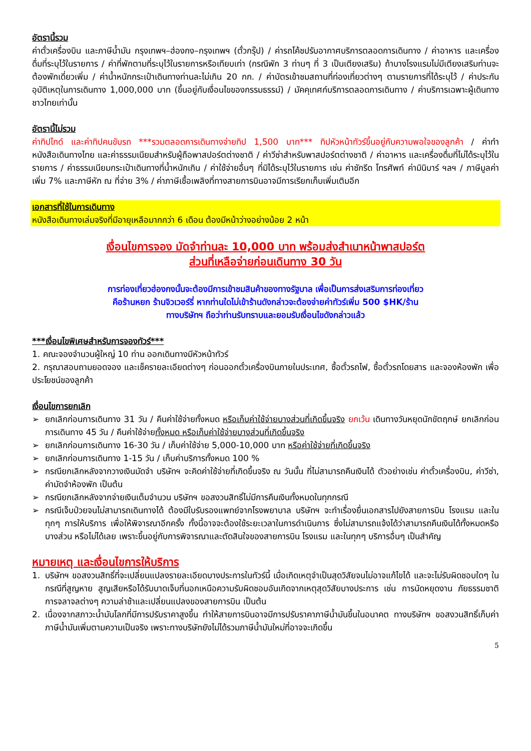อัตรานี้รวม
ค่าตั๋วเครื่องบิน และภาษีน้ำมัน กรุงเทพฯ–ฮ่องกง–กรุงเทพฯ (ตั๋วกรุ๊ป) / ค่ารถโค้ชปรับอากาศบริการตลอดการเดินทาง / ค่าอาหาร และเครื่องดื่มที่ระบุไว้ในรายการ / ค่าที่พักตามที่ระบุไว้ในรายการหรือเทียบเท่า (กรณีพัก 3 ท่านๆ ที่ 3 เป็นเตียงเสริม) ถ้าบางโรงแรมไม่มีเตียงเสริมท่านจะต้องพักเดี่ยวเพิ่ม / ค่าน้ำหนักกระเป๋าเดินทางท่านละไม่เกิน 20 กก. / ค่าบัตรเข้าชมสถานที่ท่องเที่ยวต่างๆ ตามรายการที่ได้ระบุไว้ / ค่าประกันอุบัติเหตุในการเดินทาง 1,000,000 บาท (ขึ้นอยู่กับเงื่อนไขของกรรมธรรม์) / มัคคุเทศก์บริการตลอดการเดินทาง / ค่าบริการเฉพาะผู้เดินทางชาวไทยเท่านั้น
อัตรานี้ไม่รวม
ค่าทิปไกด์ และค่าทิปคนขับรถ ***รวมตลอดการเดินทางจ่ายทิป 1,500 บาท*** ทิปหัวหน้าทัวร์ขึ้นอยู่กับความพอใจของลูกค้า / ค่าทำหนังสือเดินทางไทย และค่าธรรมเนียมสำหรับผู้ถือพาสปอร์ตต่างชาติ / ค่าวีซ่าสำหรับพาสปอร์ตต่างชาติ / ค่าอาหาร และเครื่องดื่มที่ไม่ได้ระบุไว้ในรายการ / ค่าธรรมเนียมกระเป๋าเดินทางที่น้ำหนักเกิน / ค่าใช้จ่ายอื่นๆ ที่มิได้ระบุไว้ในรายการ เช่น ค่าซักรีด โทรศัพท์ ค่ามินิบาร์ ฯลฯ / ภาษีมูลค่าเพิ่ม 7% และภาษีหัก ณ ที่จ่าย 3% / ค่าภาษีเชื้อเพลิงที่ทางสายการบินอาจมีการเรียกเก็บเพิ่มเติมอีก
เอกสารที่ใช้ในการเดินทาง
หนังสือเดินทางเล่มจริงที่มีอายุเหลือมากกว่า 6 เดือน ต้องมีหน้าว่างอย่างน้อย 2 หน้า
เงื่อนไขการจอง มัดจำท่านละ 10,000 บาท พร้อมส่งสำเนาหน้าพาสปอร์ต
ส่วนที่เหลือจ่ายก่อนเดินทาง 30 วัน
การท่องเที่ยวฮ่องกงนั้นจะต้องมีการเข้าชมสินค้าของทางรัฐบาล เพื่อเป็นการส่งเสริมการท่องเที่ยว
คือร้านหยก ร้านจิวเวอร์รี่ หากท่านใดไม่เข้าร้านดังกล่าวจะต้องจ่ายค่าทัวร์เพิ่ม 500 $HK/ร้าน
ทางบริษัทฯ ถือว่าท่านรับทราบและยอมรับเงื่อนไขดังกล่าวแล้ว
***เงื่อนไขพิเศษสำหรับการจองทัวร์***
1. คณะจองจำนวนผู้ใหญ่ 10 ท่าน ออกเดินทางมีหัวหน้าทัวร์
2. กรุณาสอบถามยอดจอง และเช็ครายละเอียดต่างๆ ก่อนออกตั๋วเครื่องบินภายในประเทศ, ซื้อตั๋วรถไฟ, ซื้อตั๋วรถโดยสาร และจองห้องพัก เพื่อประโยชน์ของลูกค้า
เงื่อนไขการยกเลิก
➢ ยกเลิกก่อนการเดินทาง 31 วัน / คืนค่าใช้จ่ายทั้งหมด หรือเก็บค่าใช้จ่ายบางส่วนที่เกิดขึ้นจริง ยกเว้น เดินทางวันหยุดนักขัตฤกษ์ ยกเลิกก่อนการเดินทาง 45 วัน / คืนค่าใช้จ่ายทั้งหมด หรือเก็บค่าใช้จ่ายบางส่วนที่เกิดขึ้นจริง
➢ ยกเลิกก่อนการเดินทาง 16-30 วัน / เก็บค่าใช้จ่าย 5,000-10,000 บาท หรือค่าใช้จ่ายที่เกิดขึ้นจริง
➢ ยกเลิกก่อนการเดินทาง 1-15 วัน / เก็บค่าบริการทั้งหมด 100 %
➢ กรณียกเลิกหลังจากวางเงินมัดจำ บริษัทฯ จะคิดค่าใช้จ่ายที่เกิดขึ้นจริง ณ วันนั้น ที่ไม่สามารถคืนเงินได้ ตัวอย่างเช่น ค่าตั๋วเครื่องบิน, ค่าวีซ่า, ค่ามัดจำห้องพัก เป็นต้น
➢ กรณียกเลิกหลังจากจ่ายเงินเต็มจำนวน บริษัทฯ ขอสงวนสิทธิ์ไม่มีการคืนเงินทั้งหมดในทุกกรณี
➢ กรณีเจ็บป่วยจนไม่สามารถเดินทางได้ ต้องมีใบรับรองแพทย์จากโรงพยาบาล บริษัทฯ จะทำเรื่องยื่นเอกสารไปยังสายการบิน โรงแรม และในทุกๆ การให้บริการ เพื่อให้พิจารณาอีกครั้ง ทั้งนี้อาจจะต้องใช้ระยะเวลาในการดำเนินการ ซึ่งไม่สามารถแจ้งได้ว่าสามารถคืนเงินได้ทั้งหมดหรือบางส่วน หรือไม่ได้เลย เพราะขึ้นอยู่กับการพิจารณาและตัดสินใจของสายการบิน โรงแรม และในทุกๆ บริการอื่นๆ เป็นสำคัญ
หมายเหตุ และเงื่อนไขการให้บริการ
1. บริษัทฯ ขอสงวนสิทธิ์ที่จะเปลี่ยนแปลงรายละเอียดบางประการในทัวร์นี้ เมื่อเกิดเหตุจำเป็นสุดวิสัยจนไม่อาจแก้ไขได้ และจะไม่รับผิดชอบใดๆ ในกรณีที่สูญหาย สูญเสียหรือได้รับบาดเจ็บที่นอกเหนือความรับผิดชอบอันเกิดจากเหตุสุดวิสัยบางประการ เช่น การนัดหยุดงาน ภัยธรรมชาติ การจลาจลต่างๆ ความล่าช้าและเปลี่ยนแปลงของสายการบิน เป็นต้น
2. เนื่องจากสภาวะน้ำมันโลกที่มีการปรับราคาสูงขึ้น ทำให้สายการบินอาจมีการปรับราคาภาษีน้ำมันขึ้นในอนาคต ทางบริษัทฯ ขอสงวนสิทธิ์เก็บค่าภาษีน้ำมันเพิ่มตามความเป็นจริง เพราะทางบริษัทยังไม่ได้รวมภาษีน้ำมันใหม่ที่อาจจะเกิดขึ้น
5